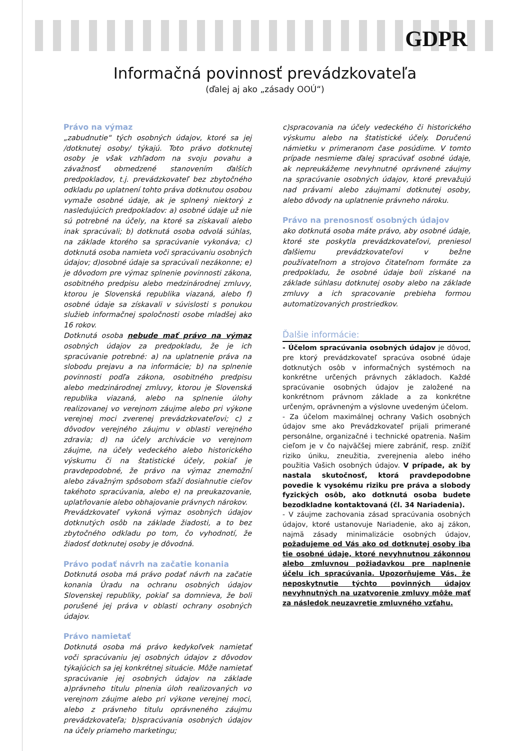GDPR
Informačná povinnosť prevádzkovateľa
(ďalej aj ako „zásady OOÚ“)
Právo na výmaz
„zabudnutie“ tých osobných údajov, ktoré sa jej /dotknutej osoby/ týkajú. Toto právo dotknutej osoby je však vzhľadom na svoju povahu a závažnosť obmedzené stanovením ďalších predpokladov, t.j. prevádzkovateľ bez zbytočného odkladu po uplatnení tohto práva dotknutou osobou vymaže osobné údaje, ak je splnený niektorý z nasledujúcich predpokladov: a) osobné údaje už nie sú potrebné na účely, na ktoré sa získavali alebo inak spracúvali; b) dotknutá osoba odvolá súhlas, na základe ktorého sa spracúvanie vykonáva; c) dotknutá osoba namieta voči spracúvaniu osobných údajov; d)osobné údaje sa spracúvali nezákonne; e) je dôvodom pre výmaz splnenie povinnosti zákona, osobitného predpisu alebo medzinárodnej zmluvy, ktorou je Slovenská republika viazaná, alebo f) osobné údaje sa získavali v súvislosti s ponukou služieb informačnej spoločnosti osobe mladšej ako 16 rokov.
Dotknutá osoba nebude mať právo na výmaz osobných údajov za predpokladu, že je ich spracúvanie potrebné: a) na uplatnenie práva na slobodu prejavu a na informácie; b) na splnenie povinnosti podľa zákona, osobitného predpisu alebo medzinárodnej zmluvy, ktorou je Slovenská republika viazaná, alebo na splnenie úlohy realizovanej vo verejnom záujme alebo pri výkone verejnej moci zverenej prevádzkovateľovi; c) z dôvodov verejného záujmu v oblasti verejného zdravia; d) na účely archivácie vo verejnom záujme, na účely vedeckého alebo historického výskumu či na štatistické účely, pokiaľ je pravdepodobné, že právo na výmaz znemožní alebo závažným spôsobom sťaží dosiahnutie cieľov takéhoto spracúvania, alebo e) na preukazovanie, uplatňovanie alebo obhajovanie právnych nárokov.
Prevádzkovateľ vykoná výmaz osobných údajov dotknutých osôb na základe žiadosti, a to bez zbytočného odkladu po tom, čo vyhodnotí, že žiadosť dotknutej osoby je dôvodná.
Právo podať návrh na začatie konania
Dotknutá osoba má právo podať návrh na začatie konania Úradu na ochranu osobných údajov Slovenskej republiky, pokiaľ sa domnieva, že boli porušené jej práva v oblasti ochrany osobných údajov.
Právo namietať
Dotknutá osoba má právo kedykoľvek namietať voči spracúvaniu jej osobných údajov z dôvodov týkajúcich sa jej konkrétnej situácie. Môže namietať spracúvanie jej osobných údajov na základe a)právneho titulu plnenia úloh realizovaných vo verejnom záujme alebo pri výkone verejnej moci, alebo z právneho titulu oprávneného záujmu prevádzkovateľa; b)spracúvania osobných údajov na účely priameho marketingu;
c)spracovania na účely vedeckého či historického výskumu alebo na štatistické účely. Doručenú námietku v primeranom čase posúdime. V tomto prípade nesmieme ďalej spracúvať osobné údaje, ak nepreukážeme nevyhnutné oprávnené záujmy na spracúvanie osobných údajov, ktoré prevažujú nad právami alebo záujmami dotknutej osoby, alebo dôvody na uplatnenie právneho nároku.
Právo na prenosnosť osobných údajov
ako dotknutá osoba máte právo, aby osobné údaje, ktoré ste poskytla prevádzkovateľovi, preniesol ďalšiemu prevádzkovateľovi v bežne používateľnom a strojovo čitateľnom formáte za predpokladu, že osobné údaje boli získané na základe súhlasu dotknutej osoby alebo na základe zmluvy a ich spracovanie prebieha formou automatizovaných prostriedkov.
Ďalšie informácie:
- Účelom spracúvania osobných údajov je dôvod, pre ktorý prevádzkovateľ spracúva osobné údaje dotknutých osôb v informačných systémoch na konkrétne určených právnych základoch. Každé spracúvanie osobných údajov je založené na konkrétnom právnom základe a za konkrétne určeným, oprávneným a výslovne uvedeným účelom.
- Za účelom maximálnej ochrany Vašich osobných údajov sme ako Prevádzkovateľ prijali primerané personálne, organizačné i technické opatrenia. Našim cieľom je v čo najväčšej miere zabrániť, resp. znížiť riziko úniku, zneužitia, zverejnenia alebo iného použitia Vašich osobných údajov. V prípade, ak by nastala skutočnosť, ktorá pravdepodobne povedie k vysokému riziku pre práva a slobody fyzických osôb, ako dotknutá osoba budete bezodkladne kontaktovaná (čl. 34 Nariadenia).
- V záujme zachovania zásad spracúvania osobných údajov, ktoré ustanovuje Nariadenie, ako aj zákon, najmä zásady minimalizácie osobných údajov, požadujeme od Vás ako od dotknutej osoby iba tie osobné údaje, ktoré nevyhnutnou zákonnou alebo zmluvnou požiadavkou pre naplnenie účelu ich spracúvania. Upozorňujeme Vás, že neposkytnutie týchto povinných údajov nevyhnutných na uzatvorenie zmluvy môže mať za následok neuzavretie zmluvného vzťahu.